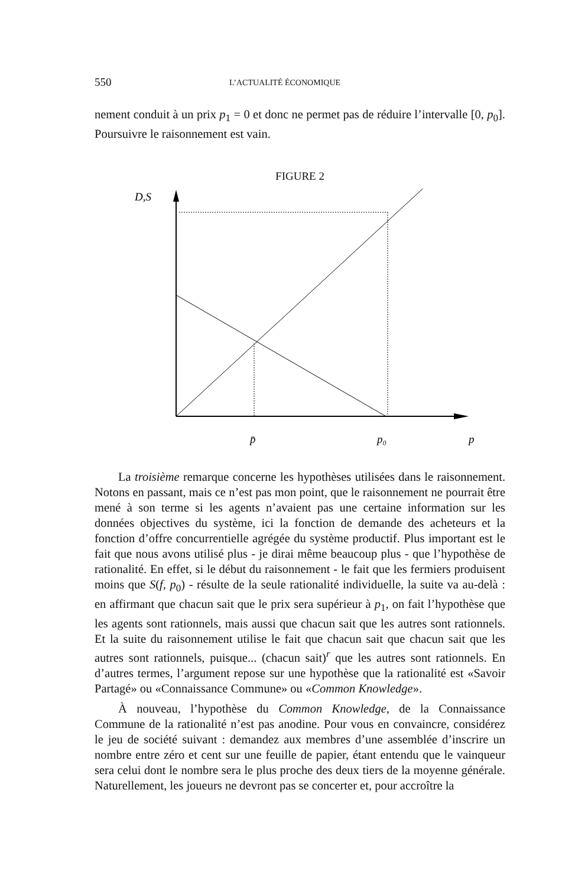550 L’ACTUALITÉ ÉCONOMIQUE
nement conduit à un prix p<sub>1</sub> = 0 et donc ne permet pas de réduire l’intervalle [0, p<sub>0</sub>]. Poursuivre le raisonnement est vain.
FIGURE 2
D,S
p̄
p₀
p
La troisième remarque concerne les hypothèses utilisées dans le raisonnement. Notons en passant, mais ce n’est pas mon point, que le raisonnement ne pourrait être mené à son terme si les agents n’avaient pas une certaine information sur les données objectives du système, ici la fonction de demande des acheteurs et la fonction d’offre concurrentielle agrégée du système productif. Plus important est le fait que nous avons utilisé plus - je dirai même beaucoup plus - que l’hypothèse de rationalité. En effet, si le début du raisonnement - le fait que les fermiers produisent moins que S(f, p<sub>0</sub>) - résulte de la seule rationalité individuelle, la suite va au-delà : en affirmant que chacun sait que le prix sera supérieur à p<sub>1</sub>, on fait l’hypothèse que les agents sont rationnels, mais aussi que chacun sait que les autres sont rationnels. Et la suite du raisonnement utilise le fait que chacun sait que chacun sait que les autres sont rationnels, puisque... (chacun sait)<sup>r</sup> que les autres sont rationnels. En d’autres termes, l’argument repose sur une hypothèse que la rationalité est «Savoir Partagé» ou «Connaissance Commune» ou «Common Knowledge».
À nouveau, l’hypothèse du Common Knowledge, de la Connaissance Commune de la rationalité n’est pas anodine. Pour vous en convaincre, considérez le jeu de société suivant : demandez aux membres d’une assemblée d’inscrire un nombre entre zéro et cent sur une feuille de papier, étant entendu que le vainqueur sera celui dont le nombre sera le plus proche des deux tiers de la moyenne générale. Naturellement, les joueurs ne devront pas se concerter et, pour accroître la